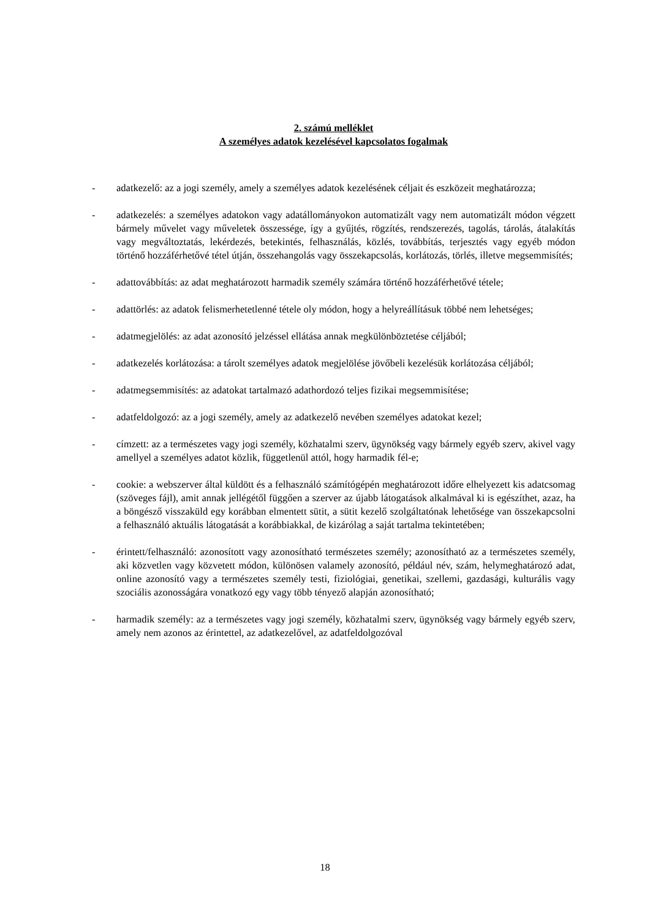2. számú melléklet
A személyes adatok kezelésével kapcsolatos fogalmak
- adatkezelő: az a jogi személy, amely a személyes adatok kezelésének céljait és eszközeit meghatározza;
- adatkezelés: a személyes adatokon vagy adatállományokon automatizált vagy nem automatizált módon végzett bármely művelet vagy műveletek összessége, így a gyűjtés, rögzítés, rendszerezés, tagolás, tárolás, átalakítás vagy megváltoztatás, lekérdezés, betekintés, felhasználás, közlés, továbbítás, terjesztés vagy egyéb módon történő hozzáférhetővé tétel útján, összehangolás vagy összekapcsolás, korlátozás, törlés, illetve megsemmisítés;
- adattovábbítás: az adat meghatározott harmadik személy számára történő hozzáférhetővé tétele;
- adattörlés: az adatok felismerhetetlenné tétele oly módon, hogy a helyreállításuk többé nem lehetséges;
- adatmegjelölés: az adat azonosító jelzéssel ellátása annak megkülönböztetése céljából;
- adatkezelés korlátozása: a tárolt személyes adatok megjelölése jövőbeli kezelésük korlátozása céljából;
- adatmegsemmisítés: az adatokat tartalmazó adathordozó teljes fizikai megsemmisítése;
- adatfeldolgozó: az a jogi személy, amely az adatkezelő nevében személyes adatokat kezel;
- címzett: az a természetes vagy jogi személy, közhatalmi szerv, ügynökség vagy bármely egyéb szerv, akivel vagy amellyel a személyes adatot közlik, függetlenül attól, hogy harmadik fél-e;
- cookie: a webszerver által küldött és a felhasználó számítógépén meghatározott időre elhelyezett kis adatcsomag (szöveges fájl), amit annak jellégétől függően a szerver az újabb látogatások alkalmával ki is egészíthet, azaz, ha a böngésző visszaküld egy korábban elmentett sütit, a sütit kezelő szolgáltatónak lehetősége van összekapcsolni a felhasználó aktuális látogatását a korábbiakkal, de kizárólag a saját tartalma tekintetében;
- érintett/felhasználó: azonosított vagy azonosítható természetes személy; azonosítható az a természetes személy, aki közvetlen vagy közvetett módon, különösen valamely azonosító, például név, szám, helymeghatározó adat, online azonosító vagy a természetes személy testi, fiziológiai, genetikai, szellemi, gazdasági, kulturális vagy szociális azonosságára vonatkozó egy vagy több tényező alapján azonosítható;
- harmadik személy: az a természetes vagy jogi személy, közhatalmi szerv, ügynökség vagy bármely egyéb szerv, amely nem azonos az érintettel, az adatkezelővel, az adatfeldolgozóval
18